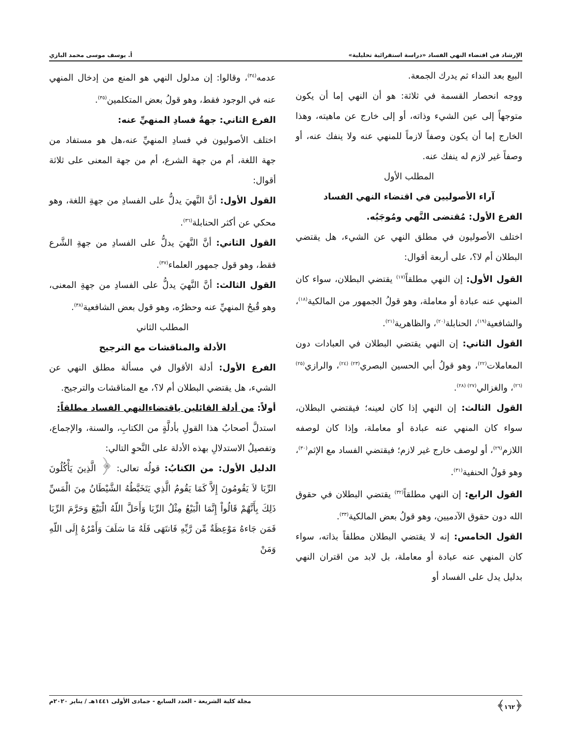الإرشاد في اقتضاء النهي الفساد «دراسة استقرائية تحليلية» أ. يوسف موسى محمد البازي
البيع بعد النداء ثم يدرك الجمعة.
ووجه انحصار القسمة في ثلاثة: هو أن النهي إما أن يكون متوجهاً إلى عين الشيء وذاته، أو إلى خارج عن ماهيته، وهذا الخارج إما أن يكون وصفاً لازماً للمنهي عنه ولا ينفك عنه، أو وصفاً غير لازم له ينفك عنه.
المطلب الأول
آراء الأصوليين في اقتضاء النهي الفساد
الفرع الأول: مُقتضى النَّهي ومُوجَبُه.
اختلف الأصوليون في مطلق النهي عن الشيء، هل يقتضي البطلان أم لا؟، على أربعة أقوال:
القول الأول: إن النهي مطلقاً<sup>(١٧)</sup> يقتضي البطلان، سواء كان المنهي عنه عبادة أو معاملة، وهو قولُ الجمهور من المالكية<sup>(١٨)</sup>، والشافعية<sup>(١٩)</sup>، الحنابلة<sup>(٢٠)</sup>، والظاهرية<sup>(٢١)</sup>.
القول الثاني: إن النهي يقتضي البطلان في العبادات دون المعاملات<sup>(٢٢)</sup>، وهو قولُ أبي الحسين البصري<sup>(٢٣) (٢٤)</sup>، والرازي<sup>(٢٥) (٢٦)</sup>، والغزالي<sup>(٢٧) (٢٨)</sup>.
القول الثالث: إن النهي إذا كان لعينه؛ فيقتضي البطلان، سواء كان المنهي عنه عبادة أو معاملة، وإذا كان لوصفه اللازم<sup>(٢٩)</sup>، أو لوصف خارج غير لازم؛ فيقتضي الفساد مع الإثم<sup>(٣٠)</sup>، وهو قولُ الحنفية<sup>(٣١)</sup>.
القول الرابع: إن النهي مطلقاً<sup>(٣٢)</sup> يقتضي البطلان في حقوق الله دون حقوق الآدميين، وهو قولُ بعض المالكية<sup>(٣٣)</sup>.
القول الخامس: إنه لا يقتضي البطلان مطلقاً بذاته، سواء كان المنهي عنه عبادة أو معاملة، بل لابد من اقتران النهي بدليل يدل على الفساد أو
عدمه<sup>(٣٤)</sup>، وقالوا: إن مدلول النهي هو المنع من إدخال المنهي عنه في الوجود فقط، وهو قولُ بعض المتكلمين<sup>(٣٥)</sup>.
الفرع الثاني: جهةُ فسادِ المنهيِّ عنه:
اختلف الأصوليون في فسادِ المنهيِّ عنه،هل هو مستفاد من جهة اللغة، أم من جهة الشرع، أم من جهة المعنى على ثلاثة أقوال:
القول الأول: أنَّ النَّهيَ يدلُّ على الفسادِ من جهةِ اللغة، وهو محكي عن أكثر الحنابلة<sup>(٣٦)</sup>.
القول الثاني: أنَّ النَّهيَ يدلُّ على الفسادِ من جهةِ الشَّرع فقط، وهو قول جمهور العلماء<sup>(٣٧)</sup>.
القول الثالث: أنَّ النَّهيَ يدلُّ على الفسادِ من جهةِ المعنى، وهو قُبحُ المنهيِّ عنه وحظرُه، وهو قول بعض الشافعية<sup>(٣٨)</sup>.
المطلب الثاني
الأدلة والمناقشات مع الترجيح
الفرع الأول: أدلة الأقوال في مسألة مطلق النهي عن الشيء، هل يقتضي البطلان أم لا؟، مع المناقشات والترجيح.
أولاً: من أدلة القائلين باقتضاءالنهي الفساد مطلقاً:
استدلَّ أصحابُ هذا القولِ بأدلَّةٍ من الكتابِ، والسنة، والإجماع، وتفصيلُ الاستدلالِ بهذه الأدلة على النَّحوِ التالي:
الدليل الأول: من الكتابُ: قولُه تعالى: ﴿ الَّذِينَ يَأْكُلُونَ الرِّبَا لاَ يَقُومُونَ إِلاَّ كَمَا يَقُومُ الَّذِي يَتَخَبَّطُهُ الشَّيْطَانُ مِنَ الْمَسِّ ذَلِكَ بِأَنَّهُمْ قَالُواْ إِنَّمَا الْبَيْعُ مِثْلُ الرِّبَا وَأَحَلَّ اللّهُ الْبَيْعَ وَحَرَّمَ الرِّبَا فَمَن جَاءهُ مَوْعِظَةٌ مِّن رَّبِّهِ فَانتَهَى فَلَهُ مَا سَلَفَ وَأَمْرُهُ إِلَى اللّهِ وَمَنْ
﴿١٦٢﴾ مجلة كلية الشريعة - العدد السابع - جمادى الأولى ١٤٤١هـ / يناير ٢٠٢٠م